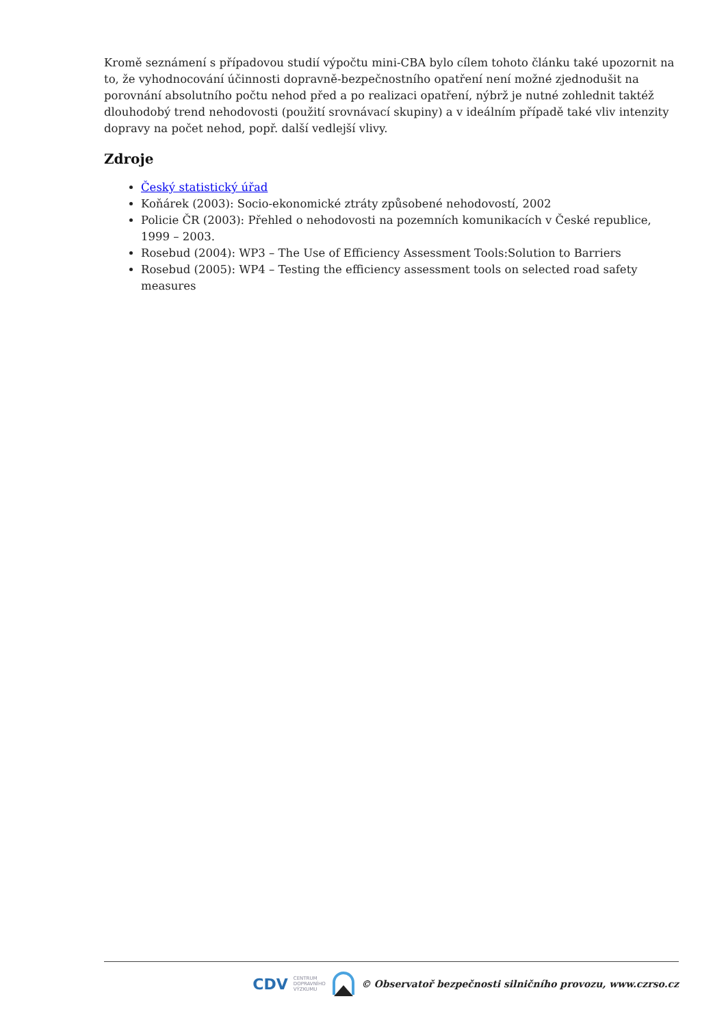Kromě seznámení s případovou studií výpočtu mini-CBA bylo cílem tohoto článku také upozornit na to, že vyhodnocování účinnosti dopravně-bezpečnostního opatření není možné zjednodušit na porovnání absolutního počtu nehod před a po realizaci opatření, nýbrž je nutné zohlednit taktéž dlouhodobý trend nehodovosti (použití srovnávací skupiny) a v ideálním případě také vliv intenzity dopravy na počet nehod, popř. další vedlejší vlivy.
Zdroje
Český statistický úřad
Koňárek (2003): Socio-ekonomické ztráty způsobené nehodovostí, 2002
Policie ČR (2003): Přehled o nehodovosti na pozemních komunikacích v České republice, 1999 – 2003.
Rosebud (2004): WP3 – The Use of Efficiency Assessment Tools:Solution to Barriers
Rosebud (2005): WP4 – Testing the efficiency assessment tools on selected road safety measures
CDV CENTRUM
DOPRAVNÍHO
VÝZKUMU © Observatoř bezpečnosti silničního provozu, www.czrso.cz